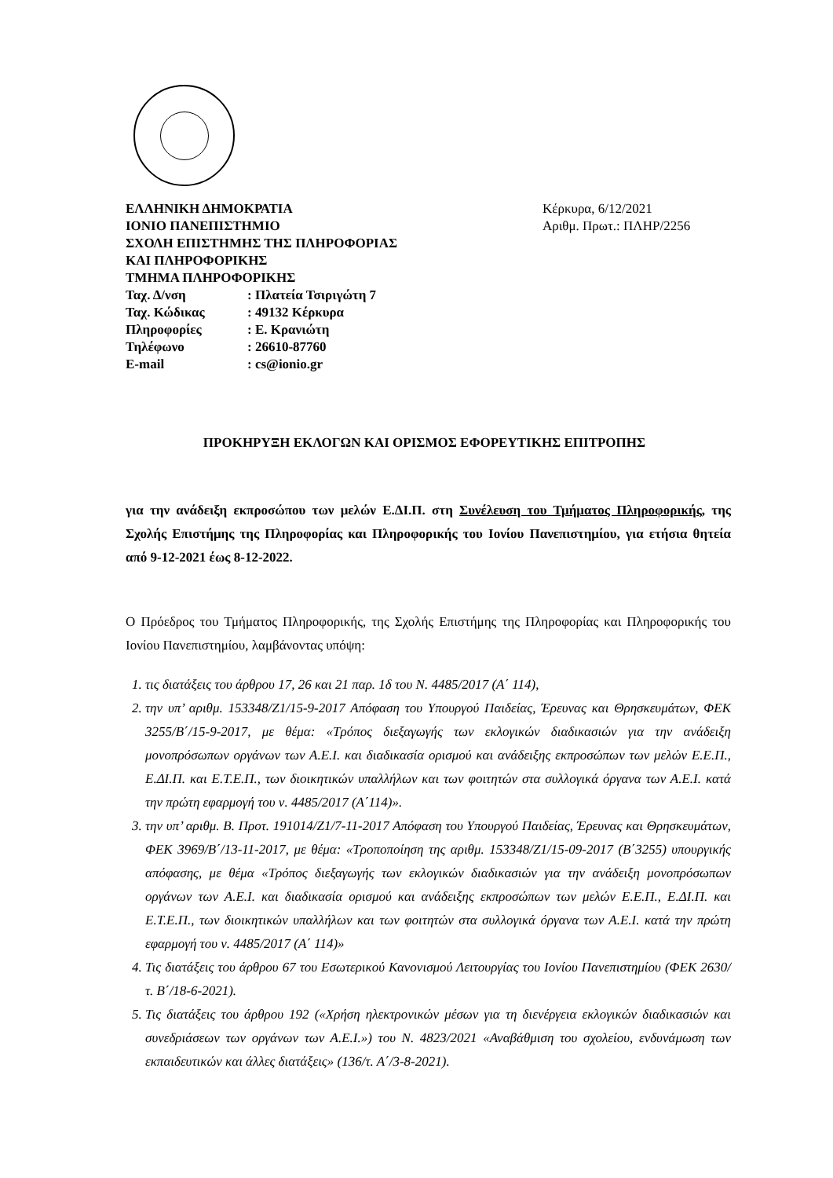ΕΛΛΗΝΙΚΗ ΔΗΜΟΚΡΑΤΙΑ
ΙΟΝΙΟ ΠΑΝΕΠΙΣΤΗΜΙΟ
ΣΧΟΛΗ ΕΠΙΣΤΗΜΗΣ ΤΗΣ ΠΛΗΡΟΦΟΡΙΑΣ
ΚΑΙ ΠΛΗΡΟΦΟΡΙΚΗΣ
ΤΜΗΜΑ ΠΛΗΡΟΦΟΡΙΚΗΣ
| Ταχ. Δ/νση | : Πλατεία Τσιριγώτη 7 |
| Ταχ. Κώδικας | : 49132 Κέρκυρα |
| Πληροφορίες | : Ε. Κρανιώτη |
| Τηλέφωνο | : 26610-87760 |
| E-mail | : cs@ionio.gr |
Κέρκυρα, 6/12/2021
Αριθμ. Πρωτ.: ΠΛΗΡ/2256
ΠΡΟΚΗΡΥΞΗ ΕΚΛΟΓΩΝ ΚΑΙ ΟΡΙΣΜΟΣ ΕΦΟΡΕΥΤΙΚΗΣ ΕΠΙΤΡΟΠΗΣ
για την ανάδειξη εκπροσώπου των μελών Ε.ΔΙ.Π. στη Συνέλευση του Τμήματος Πληροφορικής, της Σχολής Επιστήμης της Πληροφορίας και Πληροφορικής του Ιονίου Πανεπιστημίου, για ετήσια θητεία από 9-12-2021 έως 8-12-2022.
Ο Πρόεδρος του Τμήματος Πληροφορικής, της Σχολής Επιστήμης της Πληροφορίας και Πληροφορικής του Ιονίου Πανεπιστημίου, λαμβάνοντας υπόψη:
1. τις διατάξεις του άρθρου 17, 26 και 21 παρ. 1δ του Ν. 4485/2017 (Α΄ 114),
2. την υπ’ αριθμ. 153348/Ζ1/15-9-2017 Απόφαση του Υπουργού Παιδείας, Έρευνας και Θρησκευμάτων, ΦΕΚ 3255/Β΄/15-9-2017, με θέμα: «Τρόπος διεξαγωγής των εκλογικών διαδικασιών για την ανάδειξη μονοπρόσωπων οργάνων των Α.Ε.Ι. και διαδικασία ορισμού και ανάδειξης εκπροσώπων των μελών Ε.Ε.Π., Ε.ΔΙ.Π. και Ε.Τ.Ε.Π., των διοικητικών υπαλλήλων και των φοιτητών στα συλλογικά όργανα των Α.Ε.Ι. κατά την πρώτη εφαρμογή του ν. 4485/2017 (Α΄114)».
3. την υπ’ αριθμ. Β. Προτ. 191014/Ζ1/7-11-2017 Απόφαση του Υπουργού Παιδείας, Έρευνας και Θρησκευμάτων, ΦΕΚ 3969/Β΄/13-11-2017, με θέμα: «Τροποποίηση της αριθμ. 153348/Ζ1/15-09-2017 (Β΄3255) υπουργικής απόφασης, με θέμα «Τρόπος διεξαγωγής των εκλογικών διαδικασιών για την ανάδειξη μονοπρόσωπων οργάνων των Α.Ε.Ι. και διαδικασία ορισμού και ανάδειξης εκπροσώπων των μελών Ε.Ε.Π., Ε.ΔΙ.Π. και Ε.Τ.Ε.Π., των διοικητικών υπαλλήλων και των φοιτητών στα συλλογικά όργανα των Α.Ε.Ι. κατά την πρώτη εφαρμογή του ν. 4485/2017 (Α΄ 114)»
4. Τις διατάξεις του άρθρου 67 του Εσωτερικού Κανονισμού Λειτουργίας του Ιονίου Πανεπιστημίου (ΦΕΚ 2630/τ. Β΄/18-6-2021).
5. Τις διατάξεις του άρθρου 192 («Χρήση ηλεκτρονικών μέσων για τη διενέργεια εκλογικών διαδικασιών και συνεδριάσεων των οργάνων των Α.Ε.Ι.») του Ν. 4823/2021 «Αναβάθμιση του σχολείου, ενδυνάμωση των εκπαιδευτικών και άλλες διατάξεις» (136/τ. Α΄/3-8-2021).